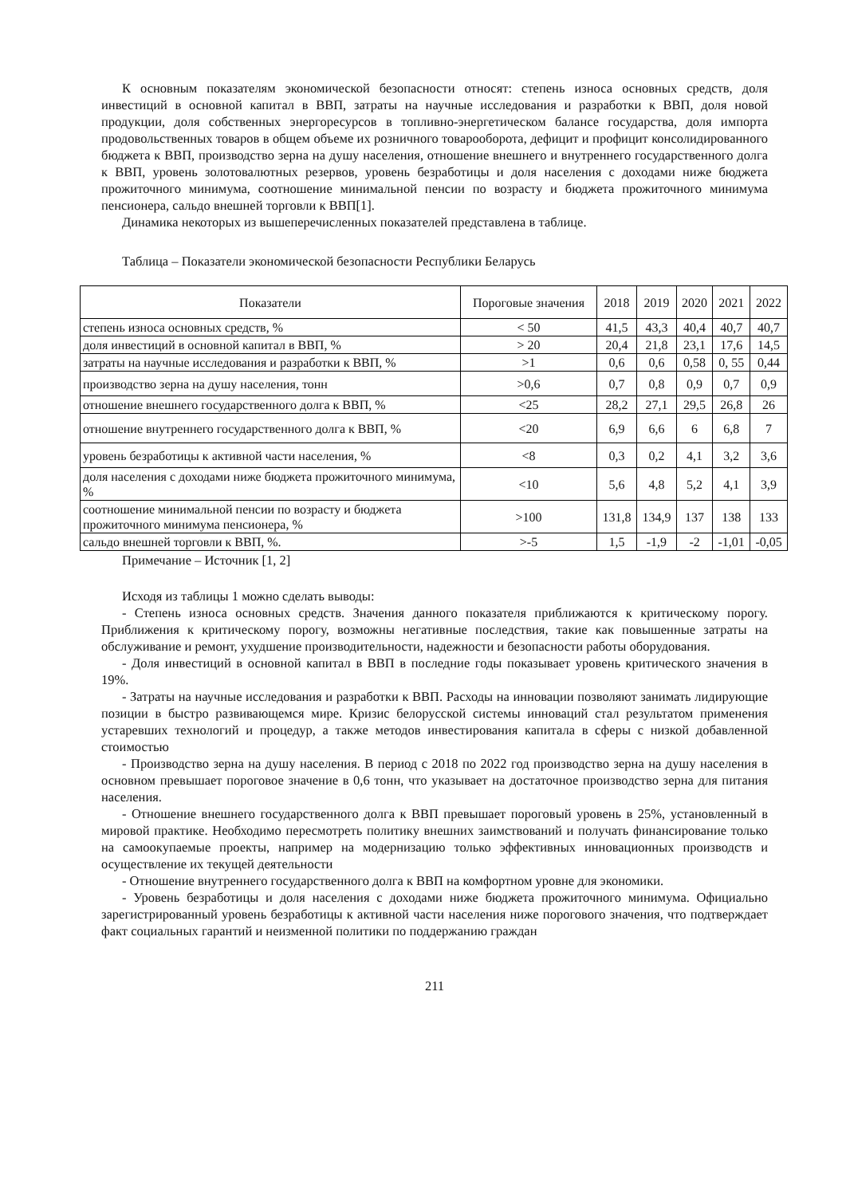К основным показателям экономической безопасности относят: степень износа основных средств, доля инвестиций в основной капитал в ВВП, затраты на научные исследования и разработки к ВВП, доля новой продукции, доля собственных энергоресурсов в топливно-энергетическом балансе государства, доля импорта продовольственных товаров в общем объеме их розничного товарооборота, дефицит и профицит консолидированного бюджета к ВВП, производство зерна на душу населения, отношение внешнего и внутреннего государственного долга к ВВП, уровень золотовалютных резервов, уровень безработицы и доля населения с доходами ниже бюджета прожиточного минимума, соотношение минимальной пенсии по возрасту и бюджета прожиточного минимума пенсионера, сальдо внешней торговли к ВВП[1].
Динамика некоторых из вышеперечисленных показателей представлена в таблице.
Таблица – Показатели экономической безопасности Республики Беларусь
| Показатели | Пороговые значения | 2018 | 2019 | 2020 | 2021 | 2022 |
| --- | --- | --- | --- | --- | --- | --- |
| степень износа основных средств, % | < 50 | 41,5 | 43,3 | 40,4 | 40,7 | 40,7 |
| доля инвестиций в основной капитал в ВВП, % | > 20 | 20,4 | 21,8 | 23,1 | 17,6 | 14,5 |
| затраты на научные исследования и разработки к ВВП, % | >1 | 0,6 | 0,6 | 0,58 | 0, 55 | 0,44 |
| производство зерна на душу населения, тонн | >0,6 | 0,7 | 0,8 | 0,9 | 0,7 | 0,9 |
| отношение внешнего государственного долга к ВВП, % | <25 | 28,2 | 27,1 | 29,5 | 26,8 | 26 |
| отношение внутреннего государственного долга к ВВП, % | <20 | 6,9 | 6,6 | 6 | 6,8 | 7 |
| уровень безработицы к активной части населения, % | <8 | 0,3 | 0,2 | 4,1 | 3,2 | 3,6 |
| доля населения с доходами ниже бюджета прожиточного минимума, % | <10 | 5,6 | 4,8 | 5,2 | 4,1 | 3,9 |
| соотношение минимальной пенсии по возрасту и бюджета прожиточного минимума пенсионера, % | >100 | 131,8 | 134,9 | 137 | 138 | 133 |
| сальдо внешней торговли к ВВП, %. | >-5 | 1,5 | -1,9 | -2 | -1,01 | -0,05 |
Примечание – Источник [1, 2]
Исходя из таблицы 1 можно сделать выводы:
- Степень износа основных средств. Значения данного показателя приближаются к критическому порогу. Приближения к критическому порогу, возможны негативные последствия, такие как повышенные затраты на обслуживание и ремонт, ухудшение производительности, надежности и безопасности работы оборудования.
- Доля инвестиций в основной капитал в ВВП в последние годы показывает уровень критического значения в 19%.
- Затраты на научные исследования и разработки к ВВП. Расходы на инновации позволяют занимать лидирующие позиции в быстро развивающемся мире. Кризис белорусской системы инноваций стал результатом применения устаревших технологий и процедур, а также методов инвестирования капитала в сферы с низкой добавленной стоимостью
- Производство зерна на душу населения. В период с 2018 по 2022 год производство зерна на душу населения в основном превышает пороговое значение в 0,6 тонн, что указывает на достаточное производство зерна для питания населения.
- Отношение внешнего государственного долга к ВВП превышает пороговый уровень в 25%, установленный в мировой практике. Необходимо пересмотреть политику внешних заимствований и получать финансирование только на самоокупаемые проекты, например на модернизацию только эффективных инновационных производств и осуществление их текущей деятельности
- Отношение внутреннего государственного долга к ВВП на комфортном уровне для экономики.
- Уровень безработицы и доля населения с доходами ниже бюджета прожиточного минимума. Официально зарегистрированный уровень безработицы к активной части населения ниже порогового значения, что подтверждает факт социальных гарантий и неизменной политики по поддержанию граждан
211